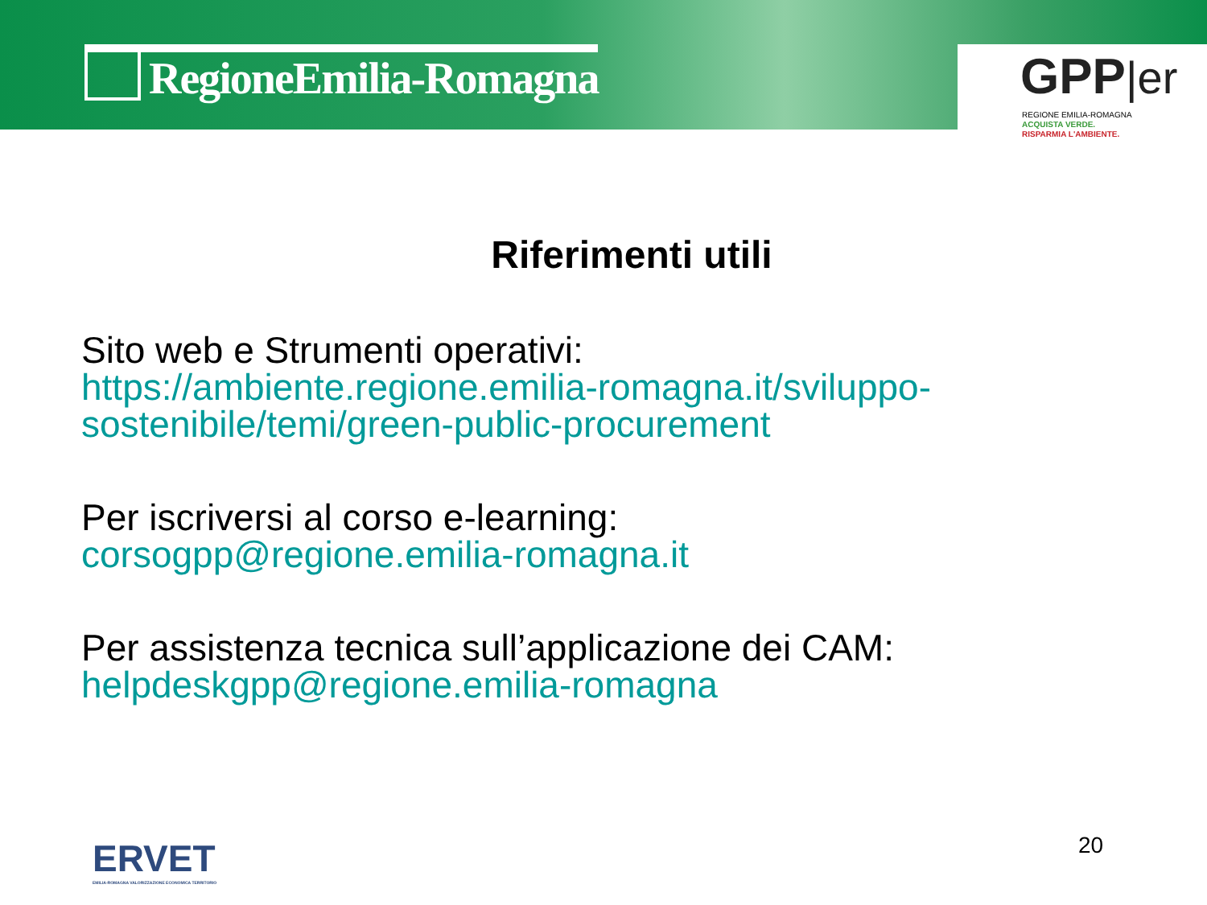RegioneEmilia-Romagna
GPP|er
REGIONE EMILIA-ROMAGNA
ACQUISTA VERDE.
RISPARMIA L'AMBIENTE.
Riferimenti utili
Sito web e Strumenti operativi:
https://ambiente.regione.emilia-romagna.it/sviluppo-sostenibile/temi/green-public-procurement
Per iscriversi al corso e-learning:
corsogpp@regione.emilia-romagna.it
Per assistenza tecnica sull’applicazione dei CAM:
helpdeskgpp@regione.emilia-romagna
ERVET
EMILIA-ROMAGNA VALORIZZAZIONE ECONOMICA TERRITORIO
20